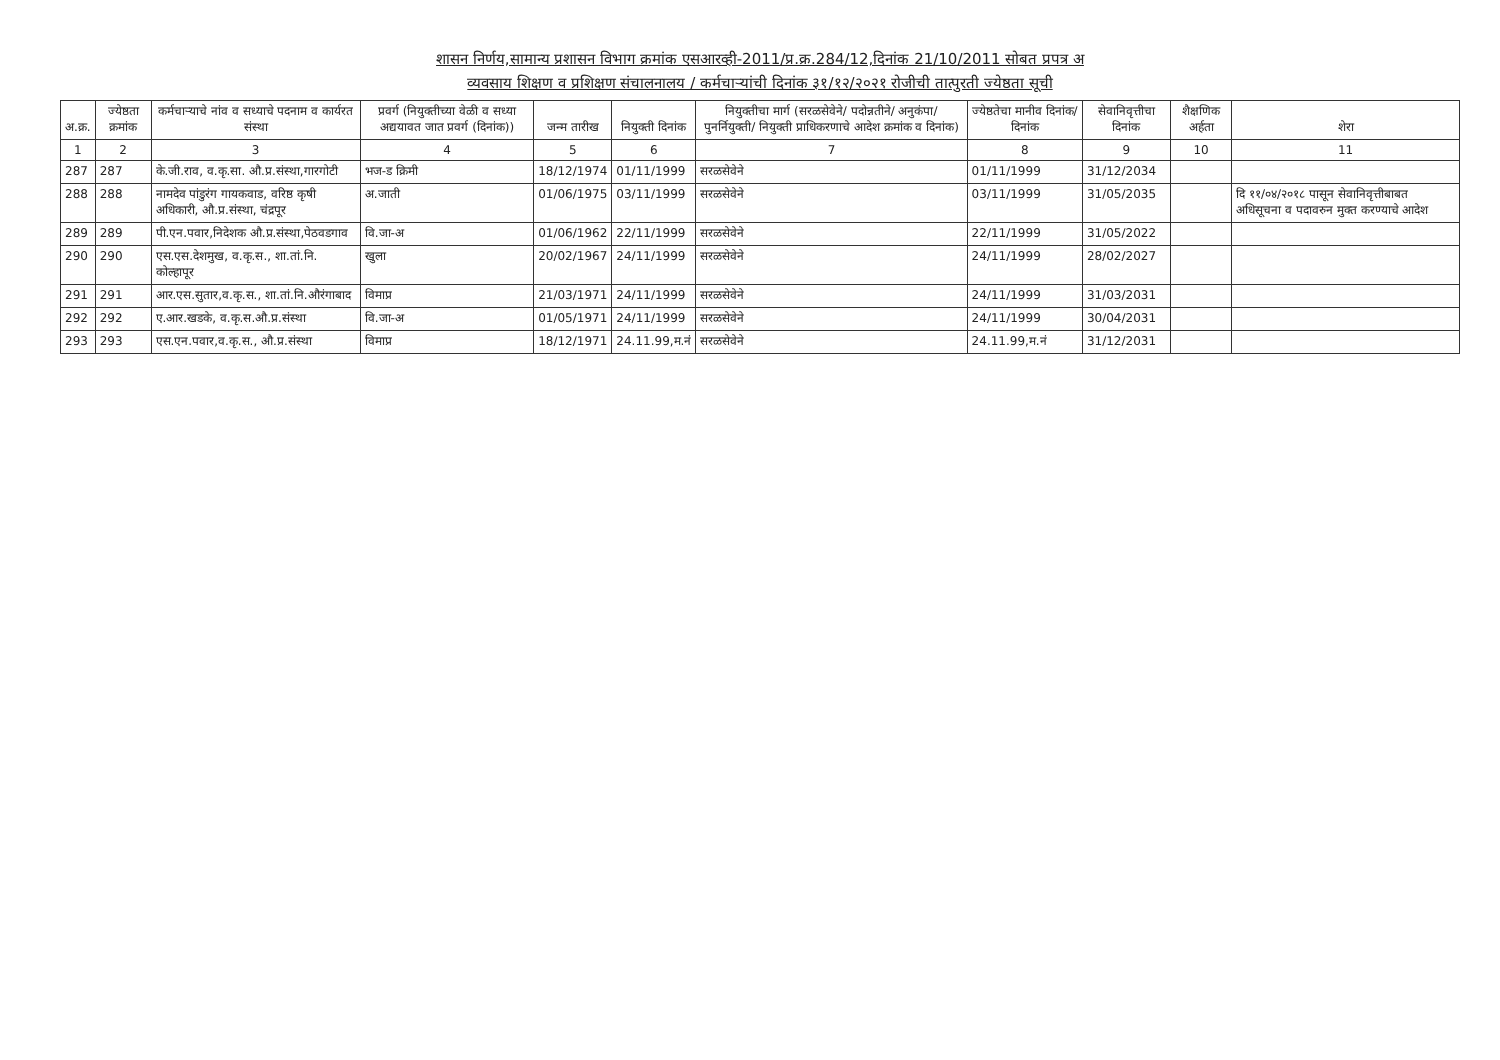शासन निर्णय,सामान्य प्रशासन विभाग क्रमांक एसआरव्ही-2011/प्र.क्र.284/12,दिनांक 21/10/2011 सोबत प्रपत्र अ
व्यवसाय शिक्षण व प्रशिक्षण संचालनालय / कर्मचाऱ्यांची दिनांक ३१/१२/२०२१ रोजीची तात्पुरती ज्येष्ठता सूची
| अ.क्र. | ज्येष्ठता क्रमांक | कर्मचाऱ्याचे नांव व सध्याचे पदनाम व कार्यरत संस्था | प्रवर्ग (नियुक्तीच्या वेळी व सध्या अद्ययावत जात प्रवर्ग (दिनांक)) | जन्म तारीख | नियुक्ती दिनांक | नियुक्तीचा मार्ग (सरळसेवेने/ पदोन्नतीने/ अनुकंपा/ पुनर्नियुक्ती/ नियुक्ती प्राधिकरणाचे आदेश क्रमांक व दिनांक) | ज्येष्ठतेचा मानीव दिनांक/ दिनांक | सेवानिवृत्तीचा दिनांक | शैक्षणिक अर्हता | शेरा |
| --- | --- | --- | --- | --- | --- | --- | --- | --- | --- | --- |
| 1 | 2 | 3 | 4 | 5 | 6 | 7 | 8 | 9 | 10 | 11 |
| 287 | 287 | के.जी.राव, व.कृ.सा. औ.प्र.संस्था,गारगोटी | भज-ड क्रिमी | 18/12/1974 | 01/11/1999 | सरळसेवेने | 01/11/1999 | 31/12/2034 | | |
| 288 | 288 | नामदेव पांडुरंग गायकवाड, वरिष्ठ कृषी अधिकारी, औ.प्र.संस्था, चंद्रपूर | अ.जाती | 01/06/1975 | 03/11/1999 | सरळसेवेने | 03/11/1999 | 31/05/2035 | | दि ११/०४/२०१८ पासून सेवानिवृत्तीबाबत अधिसूचना व पदावरुन मुक्त करण्याचे आदेश |
| 289 | 289 | पी.एन.पवार,निदेशक औ.प्र.संस्था,पेठवडगाव | वि.जा-अ | 01/06/1962 | 22/11/1999 | सरळसेवेने | 22/11/1999 | 31/05/2022 | | |
| 290 | 290 | एस.एस.देशमुख, व.कृ.स., शा.तां.नि. कोल्हापूर | खुला | 20/02/1967 | 24/11/1999 | सरळसेवेने | 24/11/1999 | 28/02/2027 | | |
| 291 | 291 | आर.एस.सुतार,व.कृ.स., शा.तां.नि.औरंगाबाद | विमाप्र | 21/03/1971 | 24/11/1999 | सरळसेवेने | 24/11/1999 | 31/03/2031 | | |
| 292 | 292 | ए.आर.खडके, व.कृ.स.औ.प्र.संस्था | वि.जा-अ | 01/05/1971 | 24/11/1999 | सरळसेवेने | 24/11/1999 | 30/04/2031 | | |
| 293 | 293 | एस.एन.पवार,व.कृ.स., औ.प्र.संस्था | विमाप्र | 18/12/1971 | 24.11.99,म.नं | सरळसेवेने | 24.11.99,म.नं | 31/12/2031 | | |